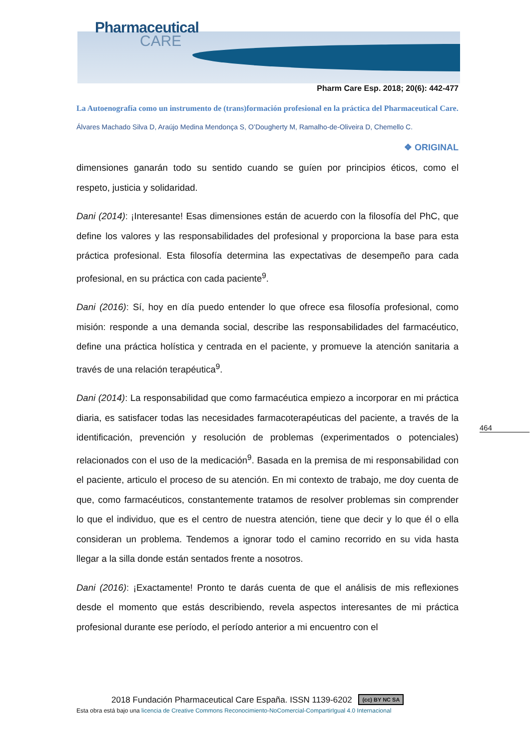Pharmaceutical
CARE
Pharm Care Esp. 2018; 20(6): 442-477
La Autoenografía como un instrumento de (trans)formación profesional en la práctica del Pharmaceutical Care.
Álvares Machado Silva D, Araújo Medina Mendonça S, O’Dougherty M, Ramalho-de-Oliveira D, Chemello C.
❖ ORIGINAL
dimensiones ganarán todo su sentido cuando se guíen por principios éticos, como el respeto, justicia y solidaridad.
Dani (2014): ¡Interesante! Esas dimensiones están de acuerdo con la filosofía del PhC, que define los valores y las responsabilidades del profesional y proporciona la base para esta práctica profesional. Esta filosofía determina las expectativas de desempeño para cada profesional, en su práctica con cada paciente<sup>9</sup>.
Dani (2016): Sí, hoy en día puedo entender lo que ofrece esa filosofía profesional, como misión: responde a una demanda social, describe las responsabilidades del farmacéutico, define una práctica holística y centrada en el paciente, y promueve la atención sanitaria a través de una relación terapéutica<sup>9</sup>.
Dani (2014): La responsabilidad que como farmacéutica empiezo a incorporar en mi práctica diaria, es satisfacer todas las necesidades farmacoterapéuticas del paciente, a través de la identificación, prevención y resolución de problemas (experimentados o potenciales) relacionados con el uso de la medicación<sup>9</sup>. Basada en la premisa de mi responsabilidad con el paciente, articulo el proceso de su atención. En mi contexto de trabajo, me doy cuenta de que, como farmacéuticos, constantemente tratamos de resolver problemas sin comprender lo que el individuo, que es el centro de nuestra atención, tiene que decir y lo que él o ella consideran un problema. Tendemos a ignorar todo el camino recorrido en su vida hasta llegar a la silla donde están sentados frente a nosotros.
Dani (2016): ¡Exactamente! Pronto te darás cuenta de que el análisis de mis reflexiones desde el momento que estás describiendo, revela aspectos interesantes de mi práctica profesional durante ese período, el período anterior a mi encuentro con el
464
2018 Fundación Pharmaceutical Care España. ISSN 1139-6202 (cc) BY NC SA
Esta obra está bajo una licencia de Creative Commons Reconocimiento-NoComercial-CompartirIgual 4.0 Internacional